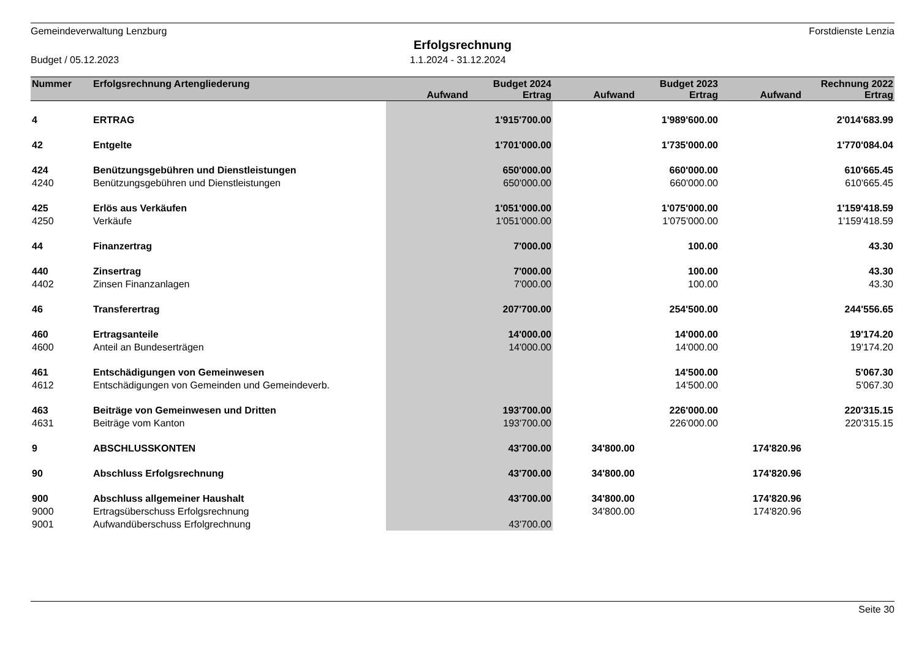Gemeindeverwaltung Lenzburg Forstdienste Lenzia
Erfolgsrechnung
Budget / 05.12.2023 1.1.2024 - 31.12.2024
| Nummer | Erfolgsrechnung Artengliederung | | Budget 2024 | | Budget 2023 | | Rechnung 2022 |
| --- | --- | --- | --- | --- | --- | --- | --- |
| | | Aufwand | Ertrag | Aufwand | Ertrag | Aufwand | Ertrag |
| 4 | ERTRAG | | 1'915'700.00 | | 1'989'600.00 | | 2'014'683.99 |
| 42 | Entgelte | | 1'701'000.00 | | 1'735'000.00 | | 1'770'084.04 |
| 424 | Benützungsgebühren und Dienstleistungen | | 650'000.00 | | 660'000.00 | | 610'665.45 |
| 4240 | Benützungsgebühren und Dienstleistungen | | 650'000.00 | | 660'000.00 | | 610'665.45 |
| 425 | Erlös aus Verkäufen | | 1'051'000.00 | | 1'075'000.00 | | 1'159'418.59 |
| 4250 | Verkäufe | | 1'051'000.00 | | 1'075'000.00 | | 1'159'418.59 |
| 44 | Finanzertrag | | 7'000.00 | | 100.00 | | 43.30 |
| 440 | Zinsertrag | | 7'000.00 | | 100.00 | | 43.30 |
| 4402 | Zinsen Finanzanlagen | | 7'000.00 | | 100.00 | | 43.30 |
| 46 | Transferertrag | | 207'700.00 | | 254'500.00 | | 244'556.65 |
| 460 | Ertragsanteile | | 14'000.00 | | 14'000.00 | | 19'174.20 |
| 4600 | Anteil an Bundeserträgen | | 14'000.00 | | 14'000.00 | | 19'174.20 |
| 461 | Entschädigungen von Gemeinwesen | | | | 14'500.00 | | 5'067.30 |
| 4612 | Entschädigungen von Gemeinden und Gemeindeverb. | | | | 14'500.00 | | 5'067.30 |
| 463 | Beiträge von Gemeinwesen und Dritten | | 193'700.00 | | 226'000.00 | | 220'315.15 |
| 4631 | Beiträge vom Kanton | | 193'700.00 | | 226'000.00 | | 220'315.15 |
| 9 | ABSCHLUSSKONTEN | | 43'700.00 | 34'800.00 | | 174'820.96 | |
| 90 | Abschluss Erfolgsrechnung | | 43'700.00 | 34'800.00 | | 174'820.96 | |
| 900 | Abschluss allgemeiner Haushalt | | 43'700.00 | 34'800.00 | | 174'820.96 | |
| 9000 | Ertragsüberschuss Erfolgsrechnung | | | 34'800.00 | | 174'820.96 | |
| 9001 | Aufwandüberschuss Erfolgrechnung | | 43'700.00 | | | | |
Seite 30